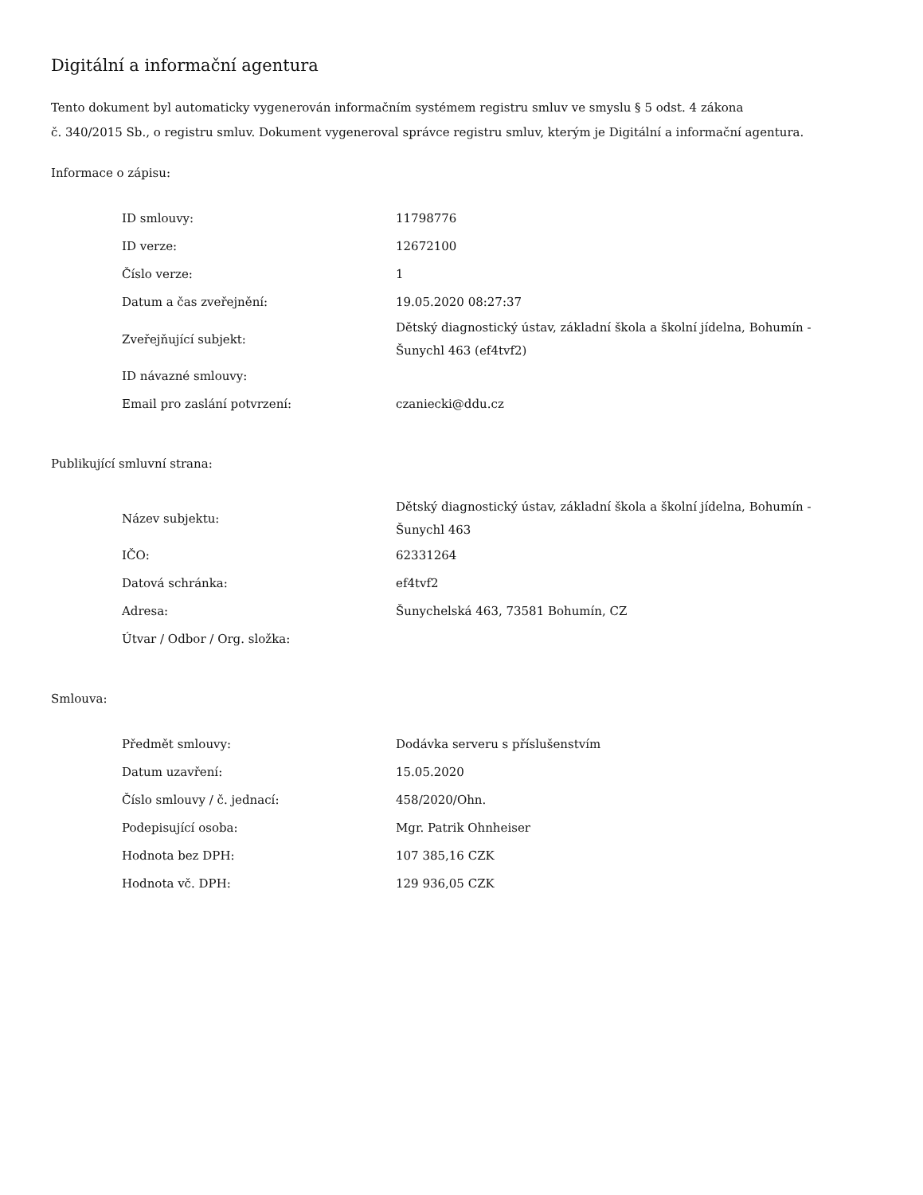Digitální a informační agentura
Tento dokument byl automaticky vygenerován informačním systémem registru smluv ve smyslu § 5 odst. 4 zákona
č. 340/2015 Sb., o registru smluv. Dokument vygeneroval správce registru smluv, kterým je Digitální a informační agentura.
Informace o zápisu:
| ID smlouvy: | 11798776 |
| ID verze: | 12672100 |
| Číslo verze: | 1 |
| Datum a čas zveřejnění: | 19.05.2020 08:27:37 |
| Zveřejňující subjekt: | Dětský diagnostický ústav, základní škola a školní jídelna, Bohumín - Šunychl 463 (ef4tvf2) |
| ID návazné smlouvy: | |
| Email pro zaslání potvrzení: | czaniecki@ddu.cz |
Publikující smluvní strana:
| Název subjektu: | Dětský diagnostický ústav, základní škola a školní jídelna, Bohumín - Šunychl 463 |
| IČO: | 62331264 |
| Datová schránka: | ef4tvf2 |
| Adresa: | Šunychelská 463, 73581 Bohumín, CZ |
| Útvar / Odbor / Org. složka: | |
Smlouva:
| Předmět smlouvy: | Dodávka serveru s příslušenstvím |
| Datum uzavření: | 15.05.2020 |
| Číslo smlouvy / č. jednací: | 458/2020/Ohn. |
| Podepisující osoba: | Mgr. Patrik Ohnheiser |
| Hodnota bez DPH: | 107 385,16 CZK |
| Hodnota vč. DPH: | 129 936,05 CZK |